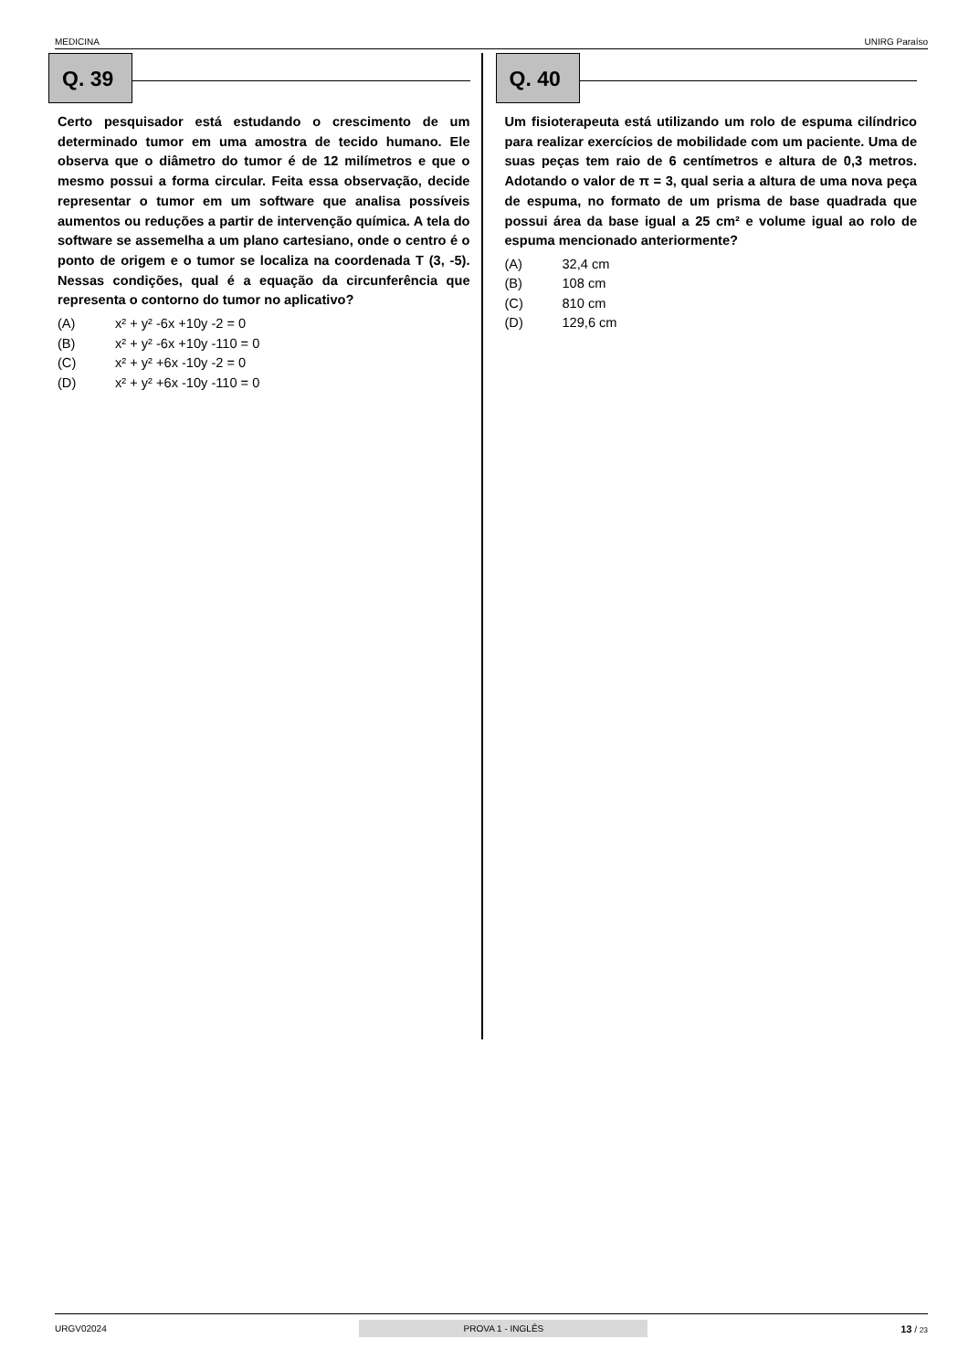MEDICINA UNIRG Paraíso
Q. 39
Certo pesquisador está estudando o crescimento de um determinado tumor em uma amostra de tecido humano. Ele observa que o diâmetro do tumor é de 12 milímetros e que o mesmo possui a forma circular. Feita essa observação, decide representar o tumor em um software que analisa possíveis aumentos ou reduções a partir de intervenção química. A tela do software se assemelha a um plano cartesiano, onde o centro é o ponto de origem e o tumor se localiza na coordenada T (3, -5). Nessas condições, qual é a equação da circunferência que representa o contorno do tumor no aplicativo?
(A) x² + y² -6x +10y -2 = 0
(B) x² + y² -6x +10y -110 = 0
(C) x² + y² +6x -10y -2 = 0
(D) x² + y² +6x -10y -110 = 0
Q. 40
Um fisioterapeuta está utilizando um rolo de espuma cilíndrico para realizar exercícios de mobilidade com um paciente. Uma de suas peças tem raio de 6 centímetros e altura de 0,3 metros. Adotando o valor de π = 3, qual seria a altura de uma nova peça de espuma, no formato de um prisma de base quadrada que possui área da base igual a 25 cm² e volume igual ao rolo de espuma mencionado anteriormente?
(A) 32,4 cm
(B) 108 cm
(C) 810 cm
(D) 129,6 cm
URGV02024 PROVA 1 - INGLÊS 13 / 23